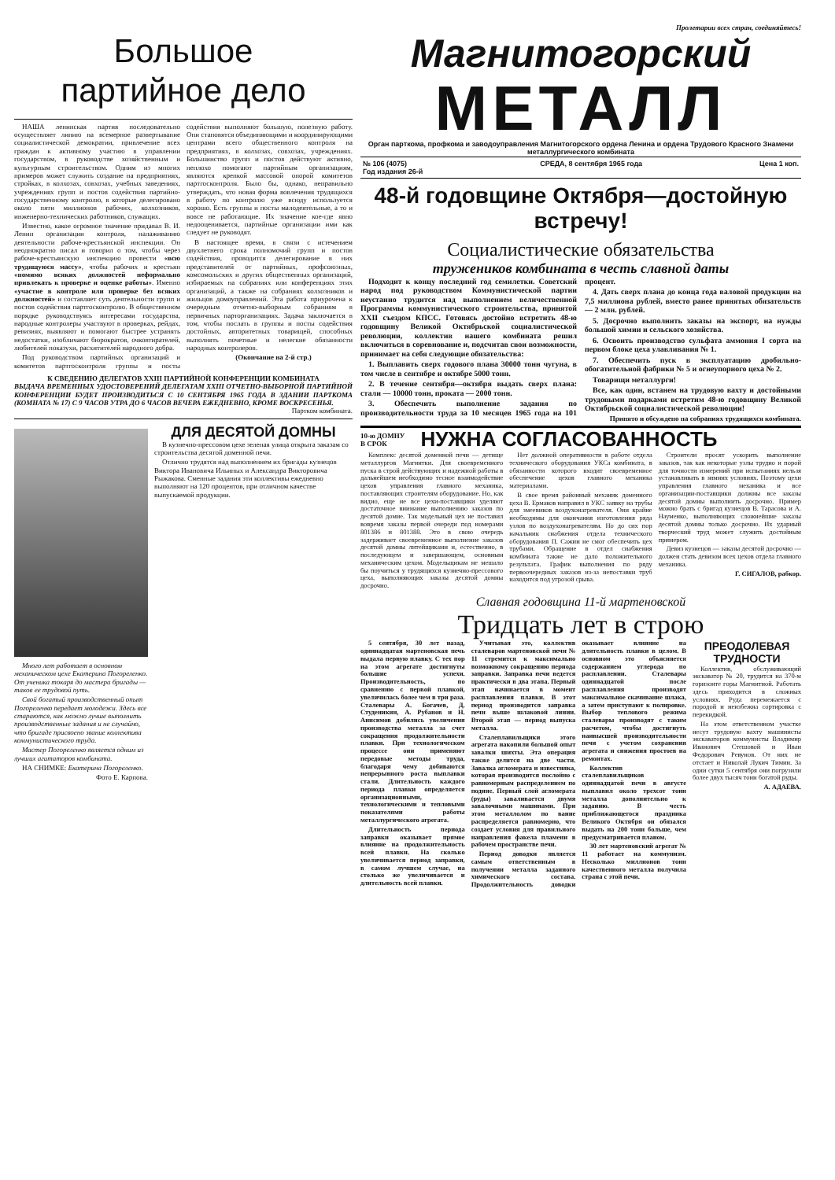Большое
партийное дело
НАША ленинская партия последовательно осуществляет линию на всемерное развертывание социалистической демократии, привлечение всех граждан к активному участию в управлении государством, в руководстве хозяйственным и культурным строительством. Одним из многих примеров может служить создание на предприятиях, стройках, в колхозах, совхозах, учебных заведениях, учреждениях групп и постов содействия партийно-государственному контролю, в которые делегировано около пяти миллионов рабочих, колхозников, инженерно-технических работников, служащих.
Известно, какое огромное значение придавал В. И. Ленин организации контроля, налаживанию деятельности рабоче-крестьянской инспекции. Он неоднократно писал и говорил о том, чтобы через рабоче-крестьянскую инспекцию провести «всю трудящуюся массу», чтобы рабочих и крестьян «помимо всяких должностей неформально привлекать к проверке и оценке работы». Именно «участие в контроле или проверке без всяких должностей» и составляет суть деятельности групп и постов содействия партгосконтролю. В общественном порядке руководствуясь интересами государства, народные контролеры участвуют в проверках, рейдах, ревизиях, выявляют и помогают быстрее устранять недостатки, изобличают бюрократов, очковтирателей, любителей показухи, расхитителей народного добра.
Под руководством партийных организаций и комитетов партгосконтроля группы и посты содействия выполняют большую, полезную работу. Они становятся объединяющими и координирующими центрами всего общественного контроля на предприятиях, в колхозах, совхозах, учреждениях. Большинство групп и постов действуют активно, неплохо помогают партийным организациям, являются крепкой массовой опорой комитетов партгосконтроля. Было бы, однако, неправильно утверждать, что новая форма вовлечения трудящихся в работу по контролю уже всюду используется хорошо. Есть группы и посты малодеятельные, а то и вовсе не работающие. Их значение кое-где явно недооценивается, партийные организации ими как следует не руководят.
В настоящее время, в связи с истечением двухлетнего срока полномочий групп и постов содействия, проводится делегирование в них представителей от партийных, профсоюзных, комсомольских и других общественных организаций, избираемых на собраниях или конференциях этих организаций, а также на собраниях колхозников и жильцов домоуправлений. Эта работа приурочена к очередным отчетно-выборным собраниям в первичных парторганизациях. Задача заключается в том, чтобы послать в группы и посты содействия достойных, авторитетных товарищей, способных выполнять почетные и нелегкие обязанности народных контролеров.
(Окончание на 2-й стр.)
К СВЕДЕНИЮ ДЕЛЕГАТОВ XXIII ПАРТИЙНОЙ КОНФЕРЕНЦИИ КОМБИНАТА
ВЫДАЧА ВРЕМЕННЫХ УДОСТОВЕРЕНИЙ ДЕЛЕГАТАМ XXIII ОТЧЕТНО-ВЫБОРНОЙ ПАРТИЙНОЙ КОНФЕРЕНЦИИ БУДЕТ ПРОИЗВОДИТЬСЯ С 10 СЕНТЯБРЯ 1965 ГОДА В ЗДАНИИ ПАРТКОМА (КОМНАТА № 17) С 9 ЧАСОВ УТРА ДО 6 ЧАСОВ ВЕЧЕРА ЕЖЕДНЕВНО, КРОМЕ ВОСКРЕСЕНЬЯ.
Партком комбината.
Много лет работает в основном механическом цехе Екатерина Погореленко. От ученика токаря до мастера бригады — таков ее трудовой путь.
Свой богатый производственный опыт Погореленко передает молодежи. Здесь все стараются, как можно лучше выполнить производственные задания и не случайно, что бригаде присвоено звание коллектива коммунистического труда.
Мастер Погореленко является одним из лучших агитаторов комбината.
НА СНИМКЕ: Екатерина Погореленко.
Фото Е. Карпова.
ДЛЯ ДЕСЯТОЙ ДОМНЫ
В кузнечно-прессовом цехе зеленая улица открыта заказам со строительства десятой доменной печи.
Отлично трудятся над выполнением их бригады кузнецов Виктора Ивановича Ильиных и Александра Викторовича Рыжакова. Сменные задания эти коллективы ежедневно выполняют на 120 процентов, при отличном качестве выпускаемой продукции.
Пролетарии всех стран, соединяйтесь!
Магнитогорский
МЕТАЛЛ
Орган парткома, профкома и заводоуправления Магнитогорского ордена Ленина и ордена Трудового Красного Знамени металлургического комбината
№ 106 (4075)
Год издания 26-й СРЕДА, 8 сентября 1965 года Цена 1 коп.
48-й годовщине Октября—достойную встречу!
Социалистические обязательства
тружеников комбината в честь славной даты
Подходит к концу последний год семилетки. Советский народ под руководством Коммунистической партии неустанно трудится над выполнением величественной Программы коммунистического строительства, принятой XXII съездом КПСС. Готовясь достойно встретить 48-ю годовщину Великой Октябрьской социалистической революции, коллектив нашего комбината решил включиться в соревнование и, подсчитав свои возможности, принимает на себя следующие обязательства:
1. Выплавить сверх годового плана 30000 тонн чугуна, в том числе в сентябре и октябре 5000 тонн.
2. В течение сентября—октября выдать сверх плана: стали — 10000 тонн, проката — 2000 тонн.
3. Обеспечить выполнение задания по производительности труда за 10 месяцев 1965 года на 101 процент.
4. Дать сверх плана до конца года валовой продукции на 7,5 миллиона рублей, вместо ранее принятых обязательств — 2 млн. рублей.
5. Досрочно выполнить заказы на экспорт, на нужды большой химии и сельского хозяйства.
6. Освоить производство сульфата аммония I сорта на первом блоке цеха улавливания № 1.
7. Обеспечить пуск в эксплуатацию дробильно-обогатительной фабрики № 5 и огнеупорного цеха № 2.
Товарищи металлурги!
Все, как один, встанем на трудовую вахту и достойными трудовыми подарками встретим 48-ю годовщину Великой Октябрьской социалистической революции!
Принято и обсуждено на собраниях трудящихся комбината.
10-ю ДОМНУ
В СРОК НУЖНА СОГЛАСОВАННОСТЬ
Комплекс десятой доменной печи — детище металлургов Магнитки. Для своевременного пуска в строй действующих и надежной работы в дальнейшем необходимо тесное взаимодействие цехов управления главного механика, поставляющих строителям оборудование. Но, как видно, еще не все цехи-поставщики уделяют достаточное внимание выполнению заказов по десятой домне. Так модельный цех не поставил вовремя заказы первой очереди под номерами 801386 и 801388. Это в свою очередь задерживает своевременное выполнение заказов десятой домны литейщиками и, естественно, в последующем и завершающем, основным механическим цехом. Модельщикам не мешало бы поучиться у трудящихся кузнечно-прессового цеха, выполняющих заказы десятой домны досрочно.
Нет должной оперативности в работе отдела технического оборудования УКСа комбината, в обязанности которого входит своевременное обеспечение цехов главного механика материалами.
В свое время районный механик доменного цеха В. Ермаков направил в УКС заявку на трубы для змеевиков воздухонагревателя. Они крайне необходимы для окончания изготовления ряда узлов по воздухонагревателям. Но до сих пор начальник снабжения отдела технического оборудования П. Сажин не смог обеспечить цех трубами. Обращение в отдел снабжения комбината также не дало положительного результата. График выполнения по ряду первоочередных заказов из-за непоставки труб находится под угрозой срыва.
Строители просят ускорить выполнение заказов, так как некоторые узлы трудно и порой для точности измерений при испытаниях нельзя устанавливать в зимних условиях. Поэтому цехи управления главного механика и все организации-поставщики должны все заказы десятой домны выполнить досрочно. Пример можно брать с бригад кузнецов В. Тарасова и А. Науменко, выполняющих сложнейшие заказы десятой домны только досрочно. Их ударный творческий труд может служить достойным примером.
Девиз кузнецов — заказы десятой досрочно — должен стать девизом всех цехов отдела главного механика.
Г. СИГАЛОВ, рабкор.
Славная годовщина 11-й мартеновской
Тридцать лет в строю
5 сентября, 30 лет назад, одиннадцатая мартеновская печь выдала первую плавку. С тех пор на этом агрегате достигнуты большие успехи. Производительность, по сравнению с первой плавкой, увеличилась более чем в три раза. Сталевары А. Богачев, Д. Студеникин, А. Рубанов и Н. Анисимов добились увеличения производства металла за счет сокращения продолжительности плавки. При технологическом процессе они применяют передовые методы труда, благодаря чему добиваются непрерывного роста выплавки стали. Длительность каждого периода плавки определяется организационными, технологическими и тепловыми показателями работы металлургического агрегата.
Длительность периода заправки оказывает прямое влияние на продолжительность всей плавки. На сколько увеличивается период заправки, в самом лучшем случае, на столько же увеличивается и длительность всей плавки.
Учитывая это, коллектив сталеваров мартеновской печи № 11 стремится к максимально возможному сокращению периода заправки. Заправка печи ведется практически в два этапа. Первый этап начинается в момент расплавления плавки. В этот период производится заправка печи выше шлаковой линии. Второй этап — период выпуска металла.
Сталеплавильщики этого агрегата накопили большой опыт завалки шихты. Эта операция также делится на две части. Завалка агломерата и известняка, которая производится послойно с равномерным распределением по подине. Первый слой агломерата (руды) заваливается двумя завалочными машинами. При этом металлолом по ванне распределяется равномерно, что создает условия для правильного направления факела пламени в рабочем пространстве печи.
Период доводки является самым ответственным в получении металла заданного химического состава. Продолжительность доводки оказывает влияние на длительность плавки в целом. В основном это объясняется содержанием углерода по расплавлении. Сталевары одиннадцатой после расплавления производят максимальное скачивание шлака, а затем приступают к полировке. Выбор теплового режима сталевары производят с таким расчетом, чтобы достигнуть наивысшей производительности печи с учетом сохранения агрегата и снижения простоев на ремонтах.
Коллектив сталеплавильщиков одиннадцатой печи в августе выплавил около трехсот тонн металла дополнительно к заданию. В честь приближающегося праздника Великого Октября он обязался выдать на 200 тонн больше, чем предусматривается планом.
30 лет мартеновский агрегат № 11 работает на коммунизм. Несколько миллионов тонн качественного металла получила страна с этой печи.
ПРЕОДОЛЕВАЯ ТРУДНОСТИ
Коллектив, обслуживающий экскаватор № 20, трудится на 370-м горизонте горы Магнитной. Работать здесь приходится в сложных условиях. Руда перемежается с породой и неизбежна сортировка с перекидкой.
На этом ответственном участке несут трудовую вахту машинисты экскаваторов коммунисты Владимир Иванович Стешовой и Иван Федорович Ревунов. От них не отстает и Николай Лукич Тимин. За одни сутки 5 сентября они погрузили более двух тысяч тонн богатой руды.
А. АДАЕВА.